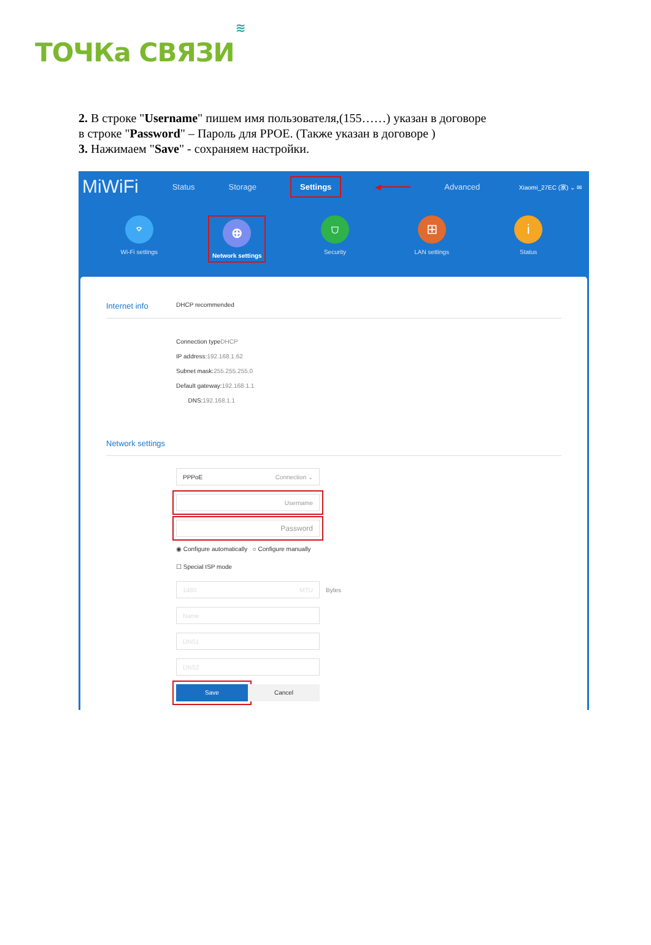ТОЧКа СВЯЗИ ≋
2. В строке "Username" пишем имя пользователя,(155……) указан в договоре
в строке "Password" – Пароль для PPOE. (Также указан в договоре )
3. Нажимаем "Save" - сохраняем настройки.
MiWiFi Status Storage Settings ◀━━━━━━ Advanced Xiaomi_27EC (家) ⌄ ✉
⌔
Wi-Fi settings
⊕
Network settings
⛉
Security
⊞
LAN settings
i
Status
Internet info
DHCP recommended
Connection typeDHCP
IP address:192.168.1.62
Subnet mask:255.255.255.0
Default gateway:192.168.1.1
DNS:192.168.1.1
Network settings
PPPoE Connection ⌄
Username
Password
◉ Configure automatically ○ Configure manually
☐ Special ISP mode
1480 MTU
Bytes
Name
DNS1
DNS2
Save Cancel